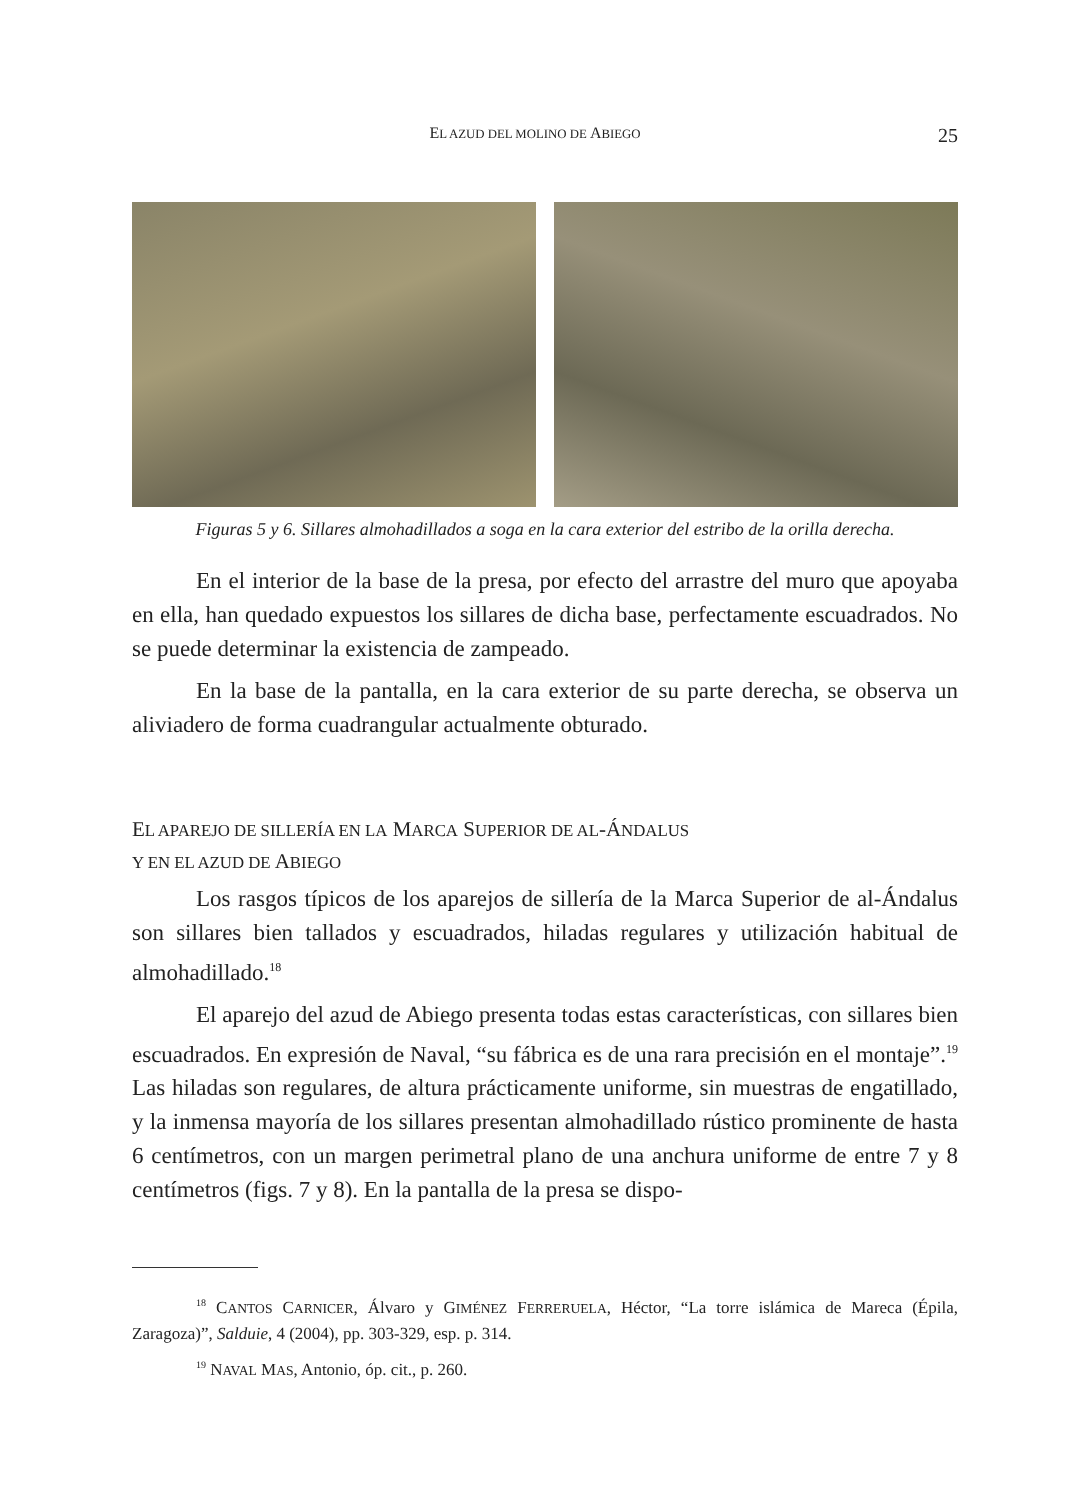EL AZUD DEL MOLINO DE ABIEGO 25
Figuras 5 y 6. Sillares almohadillados a soga en la cara exterior del estribo de la orilla derecha.
En el interior de la base de la presa, por efecto del arrastre del muro que apoyaba en ella, han quedado expuestos los sillares de dicha base, perfectamente escuadrados. No se puede determinar la existencia de zampeado.
En la base de la pantalla, en la cara exterior de su parte derecha, se observa un aliviadero de forma cuadrangular actualmente obturado.
EL APAREJO DE SILLERÍA EN LA MARCA SUPERIOR DE AL-ÁNDALUS
Y EN EL AZUD DE ABIEGO
Los rasgos típicos de los aparejos de sillería de la Marca Superior de al-Ándalus son sillares bien tallados y escuadrados, hiladas regulares y utilización habitual de almohadillado.<sup>18</sup>
El aparejo del azud de Abiego presenta todas estas características, con sillares bien escuadrados. En expresión de Naval, “su fábrica es de una rara precisión en el montaje”.<sup>19</sup> Las hiladas son regulares, de altura prácticamente uniforme, sin muestras de engatillado, y la inmensa mayoría de los sillares presentan almohadillado rústico prominente de hasta 6 centímetros, con un margen perimetral plano de una anchura uniforme de entre 7 y 8 centímetros (figs. 7 y 8). En la pantalla de la presa se dispo-
<sup>18</sup> CANTOS CARNICER, Álvaro y GIMÉNEZ FERRERUELA, Héctor, “La torre islámica de Mareca (Épila, Zaragoza)”, Salduie, 4 (2004), pp. 303-329, esp. p. 314.
<sup>19</sup> NAVAL MAS, Antonio, óp. cit., p. 260.